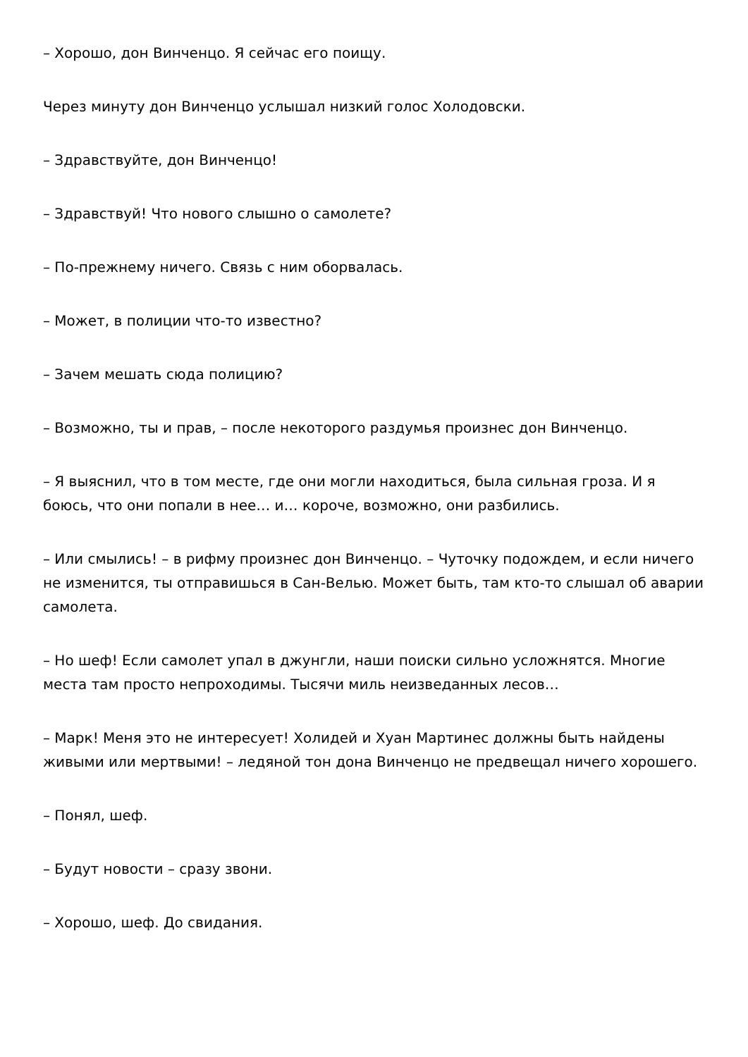– Хорошо, дон Винченцо. Я сейчас его поищу.
Через минуту дон Винченцо услышал низкий голос Холодовски.
– Здравствуйте, дон Винченцо!
– Здравствуй! Что нового слышно о самолете?
– По-прежнему ничего. Связь с ним оборвалась.
– Может, в полиции что-то известно?
– Зачем мешать сюда полицию?
– Возможно, ты и прав, – после некоторого раздумья произнес дон Винченцо.
– Я выяснил, что в том месте, где они могли находиться, была сильная гроза. И я боюсь, что они попали в нее… и… короче, возможно, они разбились.
– Или смылись! – в рифму произнес дон Винченцо. – Чуточку подождем, и если ничего не изменится, ты отправишься в Сан-Велью. Может быть, там кто-то слышал об аварии самолета.
– Но шеф! Если самолет упал в джунгли, наши поиски сильно усложнятся. Многие места там просто непроходимы. Тысячи миль неизведанных лесов…
– Марк! Меня это не интересует! Холидей и Хуан Мартинес должны быть найдены живыми или мертвыми! – ледяной тон дона Винченцо не предвещал ничего хорошего.
– Понял, шеф.
– Будут новости – сразу звони.
– Хорошо, шеф. До свидания.